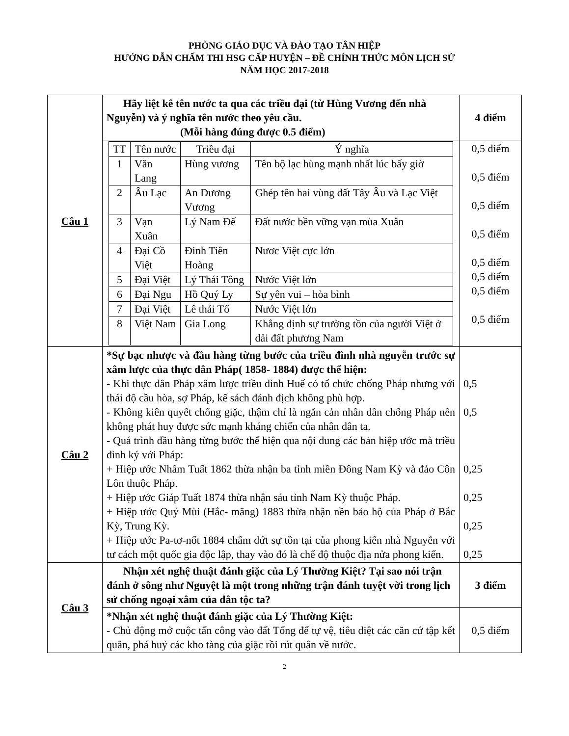PHÒNG GIÁO DỤC VÀ ĐÀO TẠO TÂN HIỆP
HƯỚNG DẪN CHẤM THI HSG CẤP HUYỆN – ĐỀ CHÍNH THỨC MÔN LỊCH SỬ
NĂM HỌC 2017-2018
| Câu 1 | Hãy liệt kê tên nước ta qua các triều đại (từ Hùng Vương đến nhà Nguyễn) và ý nghĩa tên nước theo yêu cầu. (Mỗi hàng đúng được 0.5 điểm) | 4 điểm |
| | / TT / Tên nước / Triều đại / Ý nghĩa / / 1 / Văn Lang / Hùng vương / Tên bộ lạc hùng mạnh nhất lúc bấy giờ / / 2 / Âu Lạc / An Dương Vương / Ghép tên hai vùng đất Tây Âu và Lạc Việt / / 3 / Vạn Xuân / Lý Nam Đế / Đất nước bền vững vạn mùa Xuân / / 4 / Đại Cồ Việt / Đinh Tiên Hoàng / Nươc Việt cực lớn / / 5 / Đại Việt / Lý Thái Tông / Nước Việt lớn / / 6 / Đại Ngu / Hồ Quý Ly / Sự yên vui – hòa bình / / 7 / Đại Việt / Lê thái Tổ / Nước Việt lớn / / 8 / Việt Nam / Gia Long / Khẳng định sự trường tồn của người Việt ở dải đất phương Nam / | 0,5 điểm 0,5 điểm 0,5 điểm 0,5 điểm 0,5 điểm 0,5 điểm 0,5 điểm 0,5 điểm |
| Câu 2 | *Sự bạc nhược và đầu hàng từng bước của triều đình nhà nguyễn trước sự xâm lược của thực dân Pháp( 1858- 1884) được thể hiện: - Khi thực dân Pháp xâm lược triều đình Huế có tổ chức chống Pháp nhưng với thái độ cầu hòa, sợ Pháp, kế sách đánh địch không phù hợp. - Không kiên quyết chống giặc, thậm chí là ngăn cản nhân dân chống Pháp nên không phát huy được sức mạnh kháng chiến của nhân dân ta. - Quá trình đầu hàng từng bước thể hiện qua nội dung các bản hiệp ước mà triều đình ký với Pháp: + Hiệp ước Nhâm Tuất 1862 thừa nhận ba tỉnh miền Đông Nam Kỳ và đảo Côn Lôn thuộc Pháp. + Hiệp ước Giáp Tuất 1874 thừa nhận sáu tỉnh Nam Kỳ thuộc Pháp. + Hiệp ước Quý Mùi (Hắc- măng) 1883 thừa nhận nền bảo hộ của Pháp ở Bắc Kỳ, Trung Kỳ. + Hiệp ước Pa-tơ-nốt 1884 chấm dứt sự tồn tại của phong kiến nhà Nguyễn với tư cách một quốc gia độc lập, thay vào đó là chế độ thuộc địa nửa phong kiến. | 0,5 0,5 0,25 0,25 0,25 0,25 |
| Câu 3 | Nhận xét nghệ thuật đánh giặc của Lý Thường Kiệt? Tại sao nói trận đánh ở sông như Nguyệt là một trong những trận đánh tuyệt vời trong lịch sử chống ngoại xâm của dân tộc ta? | 3 điểm |
| | *Nhận xét nghệ thuật đánh giặc của Lý Thường Kiệt: - Chủ động mở cuộc tấn công vào đất Tống để tự vệ, tiêu diệt các căn cứ tập kết quân, phá huỷ các kho tàng của giặc rồi rút quân về nước. | 0,5 điểm |
2